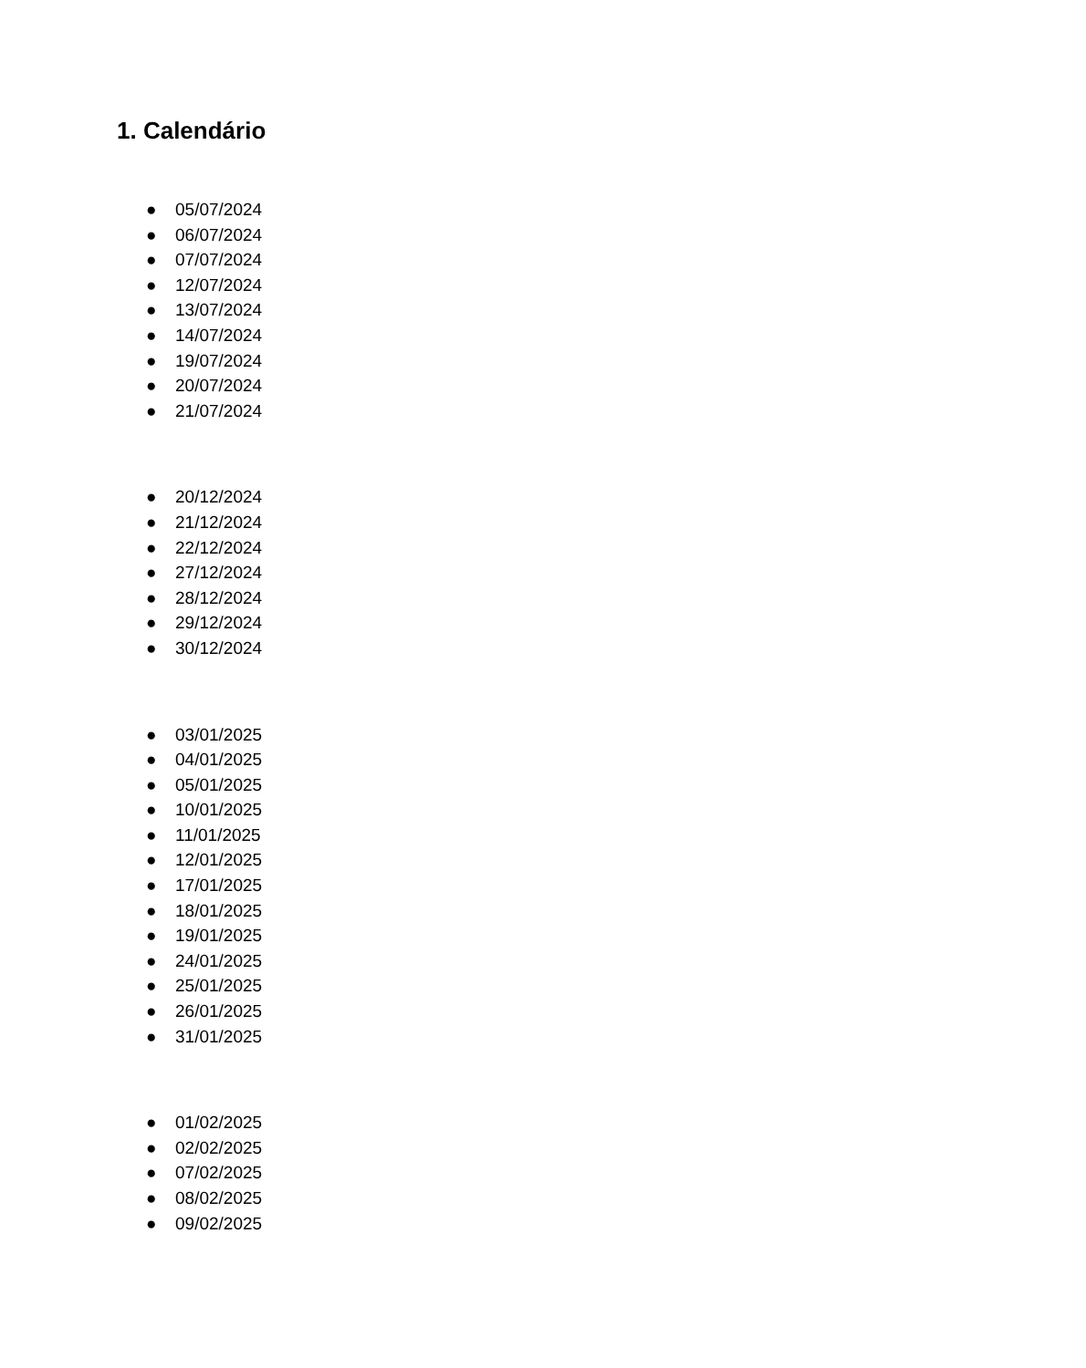1. Calendário
● 05/07/2024
● 06/07/2024
● 07/07/2024
● 12/07/2024
● 13/07/2024
● 14/07/2024
● 19/07/2024
● 20/07/2024
● 21/07/2024
● 20/12/2024
● 21/12/2024
● 22/12/2024
● 27/12/2024
● 28/12/2024
● 29/12/2024
● 30/12/2024
● 03/01/2025
● 04/01/2025
● 05/01/2025
● 10/01/2025
● 11/01/2025
● 12/01/2025
● 17/01/2025
● 18/01/2025
● 19/01/2025
● 24/01/2025
● 25/01/2025
● 26/01/2025
● 31/01/2025
● 01/02/2025
● 02/02/2025
● 07/02/2025
● 08/02/2025
● 09/02/2025